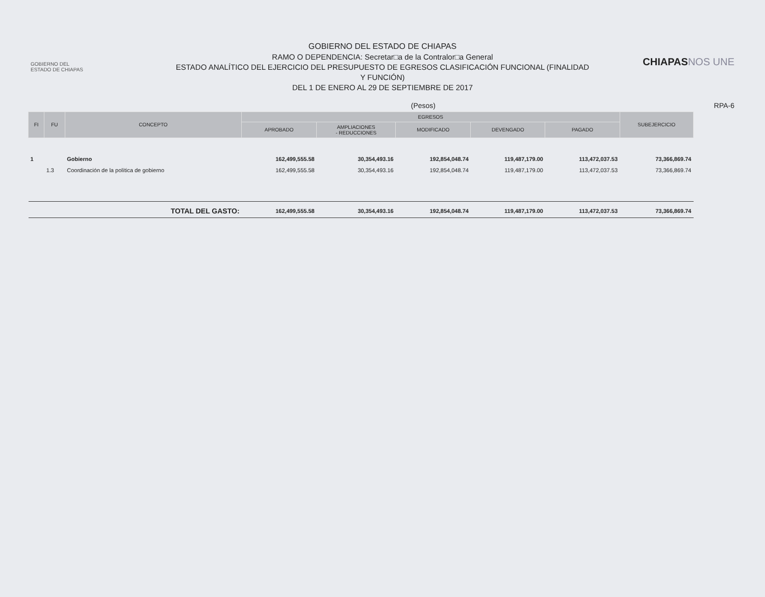GOBIERNO DEL
ESTADO DE CHIAPAS
GOBIERNO DEL ESTADO DE CHIAPAS
RAMO O DEPENDENCIA: Secretar□a de la Contralor□a General
ESTADO ANALÍTICO DEL EJERCICIO DEL PRESUPUESTO DE EGRESOS CLASIFICACIÓN FUNCIONAL (FINALIDAD
Y FUNCIÓN)
DEL 1 DE ENERO AL 29 DE SEPTIEMBRE DE 2017
CHIAPASNOS UNE
(Pesos) RPA-6
| FI | FU | CONCEPTO | EGRESOS | | | | | SUBEJERCICIO |
| --- | --- | --- | --- | --- | --- | --- | --- | --- |
| | | | APROBADO | AMPLIACIONES - REDUCCIONES | MODIFICADO | DEVENGADO | PAGADO | |
| 1 | | Gobierno | 162,499,555.58 | 30,354,493.16 | 192,854,048.74 | 119,487,179.00 | 113,472,037.53 | 73,366,869.74 |
| | 1.3 | Coordinación de la política de gobierno | 162,499,555.58 | 30,354,493.16 | 192,854,048.74 | 119,487,179.00 | 113,472,037.53 | 73,366,869.74 |
| | | TOTAL DEL GASTO: | 162,499,555.58 | 30,354,493.16 | 192,854,048.74 | 119,487,179.00 | 113,472,037.53 | 73,366,869.74 |